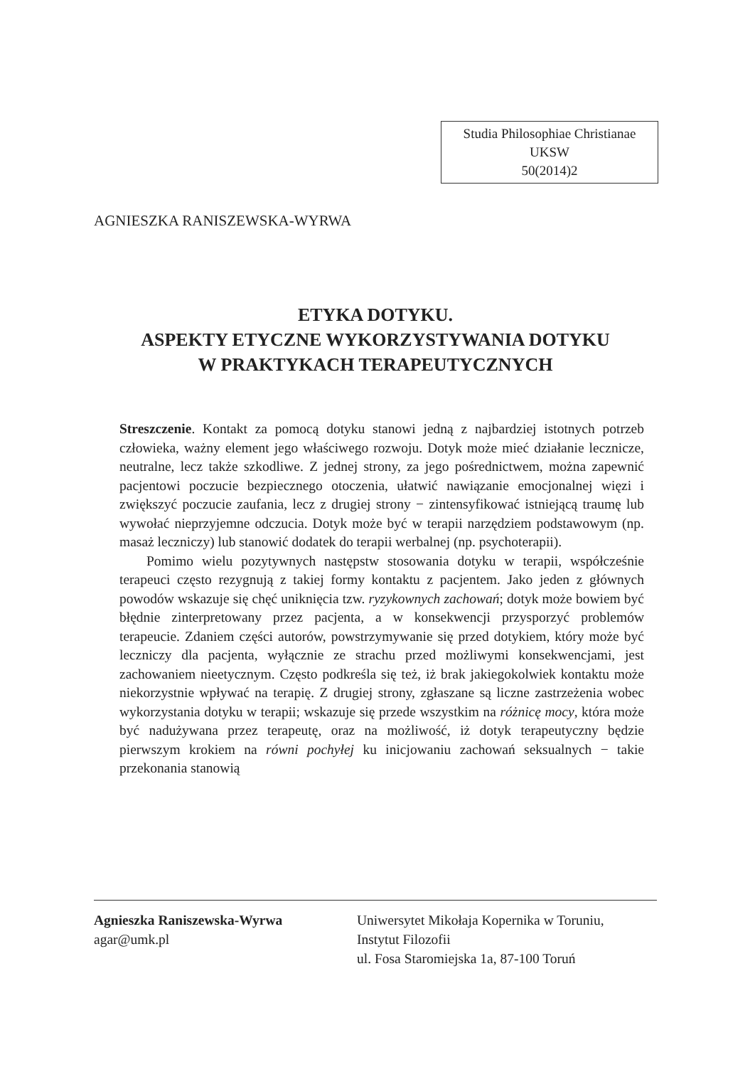Studia Philosophiae Christianae
UKSW
50(2014)2
AGNIESZKA RANISZEWSKA-WYRWA
ETYKA DOTYKU.
ASPEKTY ETYCZNE WYKORZYSTYWANIA DOTYKU
W PRAKTYKACH TERAPEUTYCZNYCH
Streszczenie. Kontakt za pomocą dotyku stanowi jedną z najbardziej istotnych potrzeb człowieka, ważny element jego właściwego rozwoju. Dotyk może mieć działanie lecznicze, neutralne, lecz także szkodliwe. Z jednej strony, za jego pośrednictwem, można zapewnić pacjentowi poczucie bezpiecznego otoczenia, ułatwić nawiązanie emocjonalnej więzi i zwiększyć poczucie zaufania, lecz z drugiej strony − zintensyfikować istniejącą traumę lub wywołać nieprzyjemne odczucia. Dotyk może być w terapii narzędziem podstawowym (np. masaż leczniczy) lub stanowić dodatek do terapii werbalnej (np. psychoterapii).
Pomimo wielu pozytywnych następstw stosowania dotyku w terapii, współcześnie terapeuci często rezygnują z takiej formy kontaktu z pacjentem. Jako jeden z głównych powodów wskazuje się chęć uniknięcia tzw. ryzykownych zachowań; dotyk może bowiem być błędnie zinterpretowany przez pacjenta, a w konsekwencji przysporzyć problemów terapeucie. Zdaniem części autorów, powstrzymywanie się przed dotykiem, który może być leczniczy dla pacjenta, wyłącznie ze strachu przed możliwymi konsekwencjami, jest zachowaniem nieetycznym. Często podkreśla się też, iż brak jakiegokolwiek kontaktu może niekorzystnie wpływać na terapię. Z drugiej strony, zgłaszane są liczne zastrzeżenia wobec wykorzystania dotyku w terapii; wskazuje się przede wszystkim na różnicę mocy, która może być nadużywana przez terapeutę, oraz na możliwość, iż dotyk terapeutyczny będzie pierwszym krokiem na równi pochyłej ku inicjowaniu zachowań seksualnych − takie przekonania stanowią
Agnieszka Raniszewska-Wyrwa
agar@umk.pl
Uniwersytet Mikołaja Kopernika w Toruniu,
Instytut Filozofii
ul. Fosa Staromiejska 1a, 87-100 Toruń